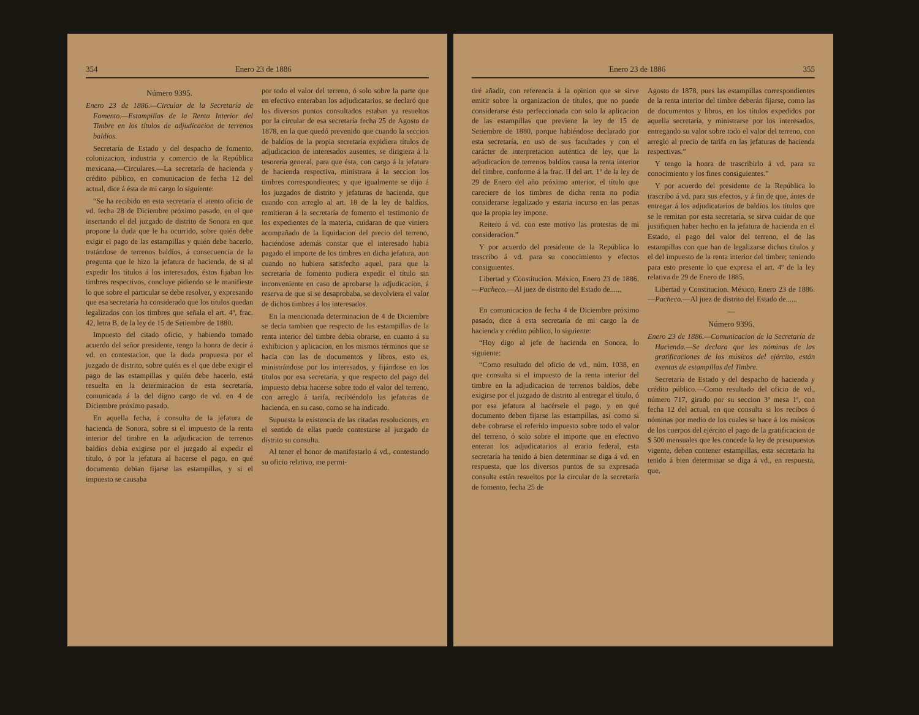354 Enero 23 de 1886
Número 9395.
Enero 23 de 1886.—Circular de la Secretaría de Fomento.—Estampillas de la Renta Interior del Timbre en los títulos de adjudicacion de terrenos baldíos.
Secretaría de Estado y del despacho de fomento, colonizacion, industria y comercio de la República mexicana.—Circulares.—La secretaría de hacienda y crédito público, en comunicacion de fecha 12 del actual, dice á ésta de mi cargo lo siguiente:
“Se ha recibido en esta secretaría el atento oficio de vd. fecha 28 de Diciembre próximo pasado, en el que insertando el del juzgado de distrito de Sonora en que propone la duda que le ha ocurrido, sobre quién debe exigir el pago de las estampillas y quién debe hacerlo, tratándose de terrenos baldíos, á consecuencia de la pregunta que le hizo la jefatura de hacienda, de si al expedir los títulos á los interesados, éstos fijaban los timbres respectivos, concluye pidiendo se le manifieste lo que sobre el particular se debe resolver, y expresando que esa secretaría ha considerado que los títulos quedan legalizados con los timbres que señala el art. 4º, frac. 42, letra B, de la ley de 15 de Setiembre de 1880.
Impuesto del citado oficio, y habiendo tomado acuerdo del señor presidente, tengo la honra de decir á vd. en contestacion, que la duda propuesta por el juzgado de distrito, sobre quién es el que debe exigir el pago de las estampillas y quién debe hacerlo, está resuelta en la determinacion de esta secretaría, comunicada á la del digno cargo de vd. en 4 de Diciembre próximo pasado.
En aquella fecha, á consulta de la jefatura de hacienda de Sonora, sobre si el impuesto de la renta interior del timbre en la adjudicacion de terrenos baldíos debia exigirse por el juzgado al expedir el título, ó por la jefatura al hacerse el pago, en qué documento debian fijarse las estampillas, y si el impuesto se causaba
por todo el valor del terreno, ó solo sobre la parte que en efectivo enteraban los adjudicatarios, se declaró que los diversos puntos consultados estaban ya resueltos por la circular de esa secretaría fecha 25 de Agosto de 1878, en la que quedó prevenido que cuando la seccion de baldíos de la propia secretaría expidiera títulos de adjudicacion de interesados ausentes, se dirigiera á la tesorería general, para que ésta, con cargo á la jefatura de hacienda respectiva, ministrara á la seccion los timbres correspondientes; y que igualmente se dijo á los juzgados de distrito y jefaturas de hacienda, que cuando con arreglo al art. 18 de la ley de baldíos, remitieran á la secretaría de fomento el testimonio de los expedientes de la materia, cuidaran de que viniera acompañado de la liquidacion del precio del terreno, haciéndose además constar que el interesado habia pagado el importe de los timbres en dicha jefatura, aun cuando no hubiera satisfecho aquel, para que la secretaría de fomento pudiera expedir el título sin inconveniente en caso de aprobarse la adjudicacion, á reserva de que si se desaprobaba, se devolviera el valor de dichos timbres á los interesados.
En la mencionada determinacion de 4 de Diciembre se decia tambien que respecto de las estampillas de la renta interior del timbre debia obrarse, en cuanto á su exhibicion y aplicacion, en los mismos términos que se hacia con las de documentos y libros, esto es, ministrándose por los interesados, y fijándose en los títulos por esa secretaría, y que respecto del pago del impuesto debia hacerse sobre todo el valor del terreno, con arreglo á tarifa, recibiéndolo las jefaturas de hacienda, en su caso, como se ha indicado.
Supuesta la existencia de las citadas resoluciones, en el sentido de ellas puede contestarse al juzgado de distrito su consulta.
Al tener el honor de manifestarlo á vd., contestando su oficio relativo, me permi-
Enero 23 de 1886 355
tiré añadir, con referencia á la opinion que se sirve emitir sobre la organizacion de títulos, que no puede considerarse ésta perfeccionada con solo la aplicacion de las estampillas que previene la ley de 15 de Setiembre de 1880, porque habiéndose declarado por esta secretaría, en uso de sus facultades y con el carácter de interpretacion auténtica de ley, que la adjudicacion de terrenos baldíos causa la renta interior del timbre, conforme á la frac. II del art. 1º de la ley de 29 de Enero del año próximo anterior, el título que careciere de los timbres de dicha renta no podia considerarse legalizado y estaria incurso en las penas que la propia ley impone.
Reitero á vd. con este motivo las protestas de mi consideracion.”
Y por acuerdo del presidente de la República lo trascribo á vd. para su conocimiento y efectos consiguientes.
Libertad y Constitucion. México, Enero 23 de 1886.—Pacheco.—Al juez de distrito del Estado de......
En comunicacion de fecha 4 de Diciembre próximo pasado, dice á esta secretaría de mi cargo la de hacienda y crédito público, lo siguiente:
“Hoy digo al jefe de hacienda en Sonora, lo siguiente:
“Como resultado del oficio de vd., núm. 1038, en que consulta si el impuesto de la renta interior del timbre en la adjudicacion de terrenos baldíos, debe exigirse por el juzgado de distrito al entregar el título, ó por esa jefatura al hacérsele el pago, y en qué documento deben fijarse las estampillas, así como si debe cobrarse el referido impuesto sobre todo el valor del terreno, ó solo sobre el importe que en efectivo enteran los adjudicatarios al erario federal, esta secretaría ha tenido á bien determinar se diga á vd. en respuesta, que los diversos puntos de su expresada consulta están resueltos por la circular de la secretaría de fomento, fecha 25 de
Agosto de 1878, pues las estampillas correspondientes de la renta interior del timbre deberán fijarse, como las de documentos y libros, en los títulos expedidos por aquella secretaría, y ministrarse por los interesados, entregando su valor sobre todo el valor del terreno, con arreglo al precio de tarifa en las jefaturas de hacienda respectivas.”
Y tengo la honra de trascribirlo á vd. para su conocimiento y los fines consiguientes.”
Y por acuerdo del presidente de la República lo trascribo á vd. para sus efectos, y á fin de que, ántes de entregar á los adjudicatarios de baldíos los títulos que se le remitan por esta secretaría, se sirva cuidar de que justifiquen haber hecho en la jefatura de hacienda en el Estado, el pago del valor del terreno, el de las estampillas con que han de legalizarse dichos títulos y el del impuesto de la renta interior del timbre; teniendo para esto presente lo que expresa el art. 4º de la ley relativa de 29 de Enero de 1885.
Libertad y Constitucion. México, Enero 23 de 1886.—Pacheco.—Al juez de distrito del Estado de......
—
Número 9396.
Enero 23 de 1886.—Comunicacion de la Secretaría de Hacienda.—Se declara que las nóminas de las gratificaciones de los músicos del ejército, están exentas de estampillas del Timbre.
Secretaría de Estado y del despacho de hacienda y crédito público.—Como resultado del oficio de vd., número 717, girado por su seccion 3ª mesa 1ª, con fecha 12 del actual, en que consulta si los recibos ó nóminas por medio de los cuales se hace á los músicos de los cuerpos del ejército el pago de la gratificacion de $ 500 mensuales que les concede la ley de presupuestos vigente, deben contener estampillas, esta secretaría ha tenido á bien determinar se diga á vd., en respuesta, que,